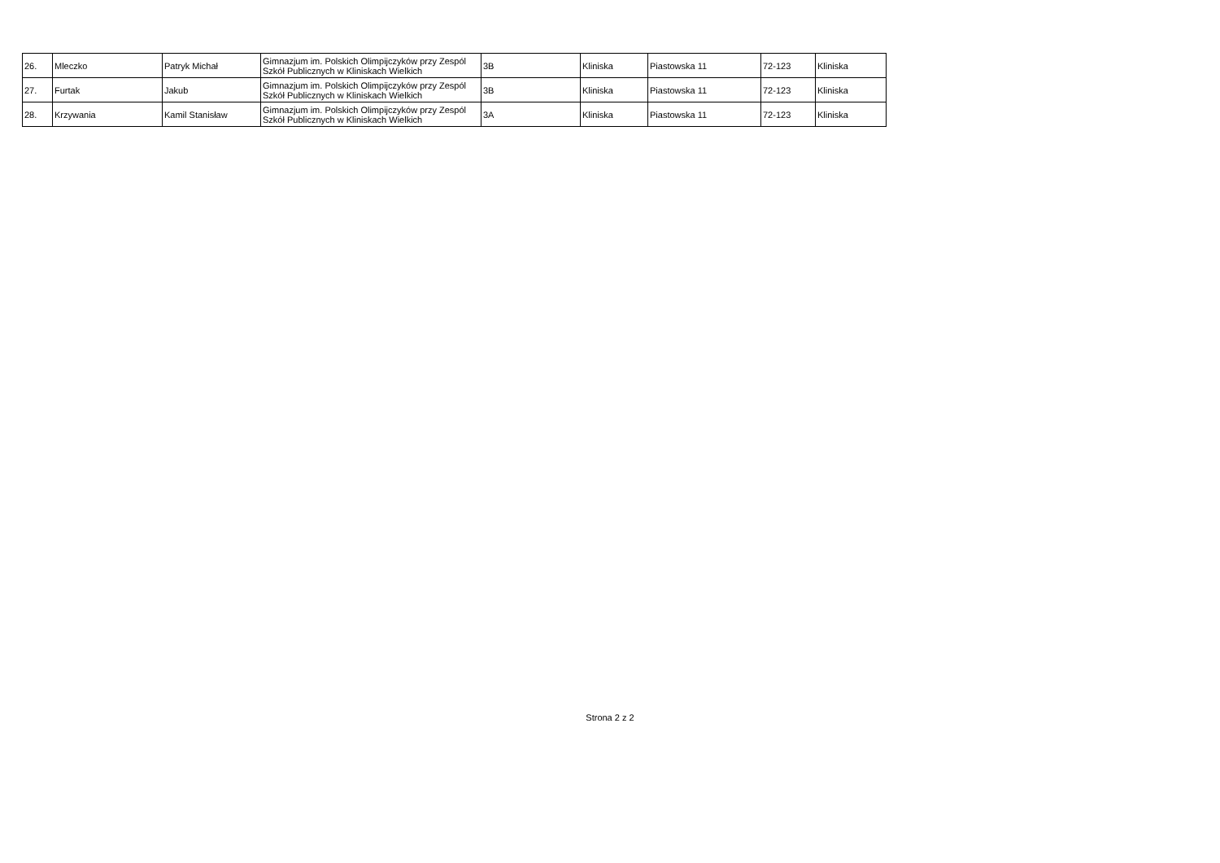| 26. | Mleczko | Patryk Michał | Gimnazjum im. Polskich Olimpijczyków przy Zespól Szkół Publicznych w Kliniskach Wielkich | 3B | Kliniska | Piastowska 11 | 72-123 | Kliniska |
| 27. | Furtak | Jakub | Gimnazjum im. Polskich Olimpijczyków przy Zespól Szkół Publicznych w Kliniskach Wielkich | 3B | Kliniska | Piastowska 11 | 72-123 | Kliniska |
| 28. | Krzywania | Kamil Stanisław | Gimnazjum im. Polskich Olimpijczyków przy Zespól Szkół Publicznych w Kliniskach Wielkich | 3A | Kliniska | Piastowska 11 | 72-123 | Kliniska |
Strona 2 z 2